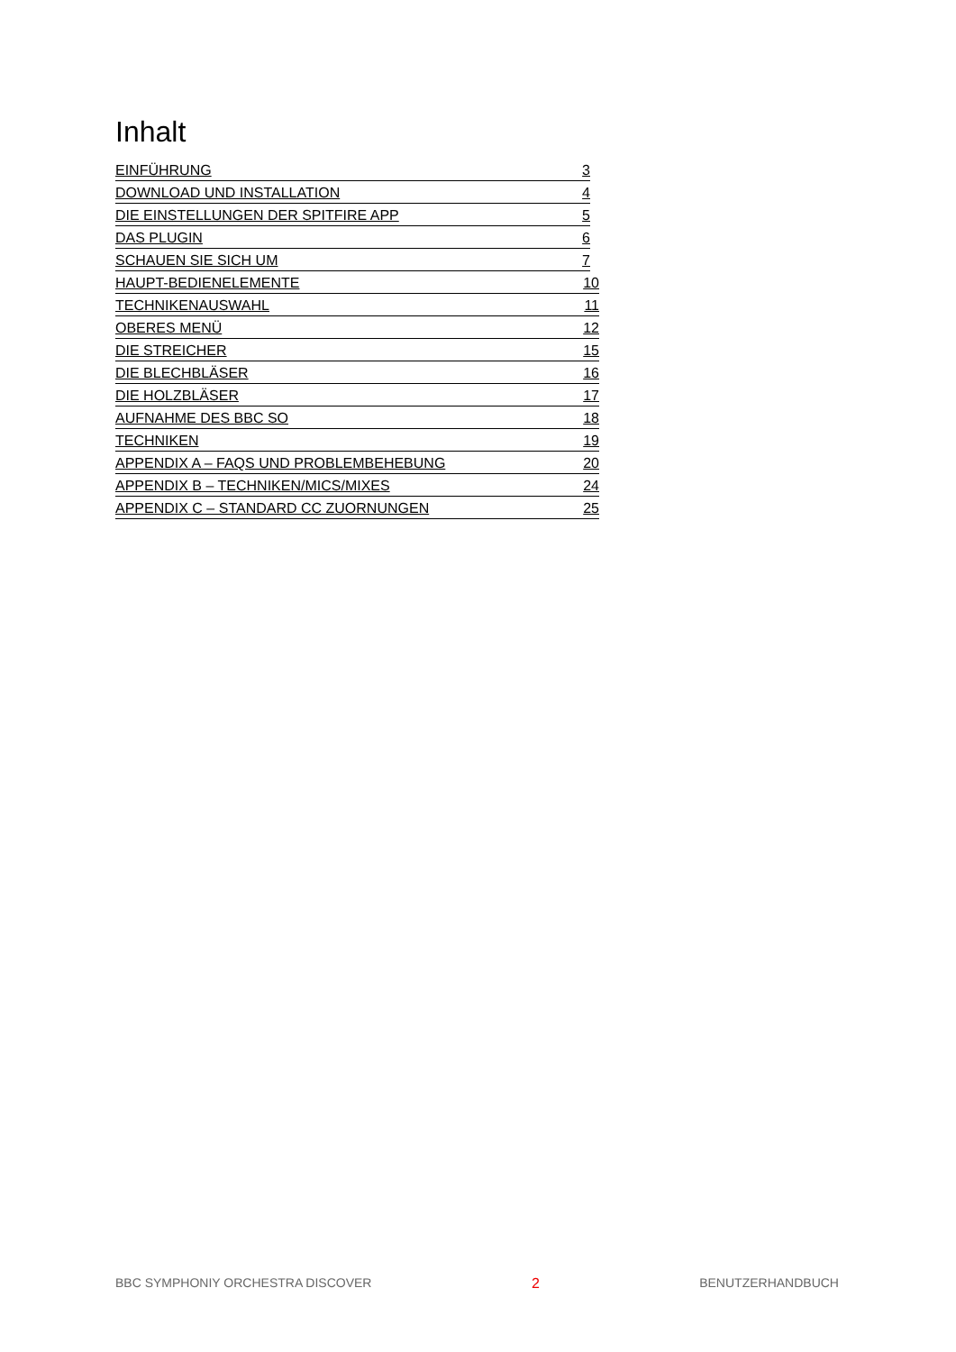Inhalt
EINFÜHRUNG 3
DOWNLOAD UND INSTALLATION 4
DIE EINSTELLUNGEN DER SPITFIRE APP 5
DAS PLUGIN 6
SCHAUEN SIE SICH UM 7
HAUPT-BEDIENELEMENTE 10
TECHNIKENAUSWAHL 11
OBERES MENÜ 12
DIE STREICHER 15
DIE BLECHBLÄSER 16
DIE HOLZBLÄSER 17
AUFNAHME DES BBC SO 18
TECHNIKEN 19
APPENDIX A – FAQS UND PROBLEMBEHEBUNG 20
APPENDIX B – TECHNIKEN/MICS/MIXES 24
APPENDIX C – STANDARD CC ZUORNUNGEN 25
BBC SYMPHONIY ORCHESTRA DISCOVER 2 BENUTZERHANDBUCH